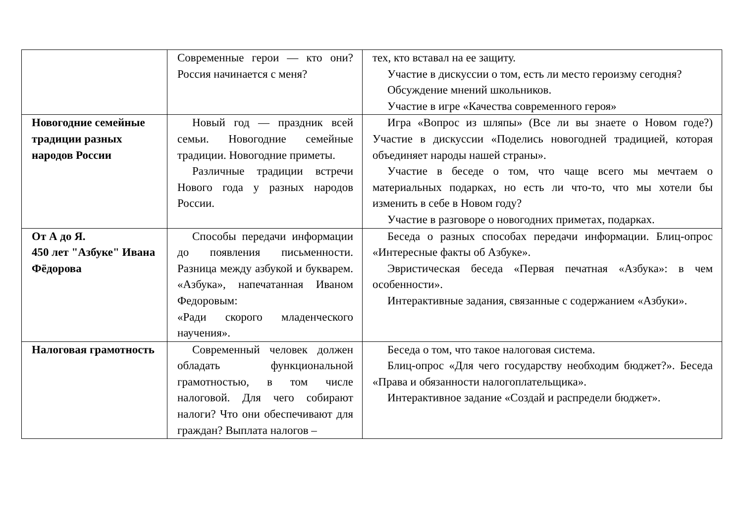| | Современные герои — кто они? Россия начинается с меня? | тех, кто вставал на ее защиту. Участие в дискуссии о том, есть ли место героизму сегодня? Обсуждение мнений школьников. Участие в игре «Качества современного героя» |
| Новогодние семейные традиции разных народов России | Новый год — праздник всей семьи. Новогодние семейные традиции. Новогодние приметы. Различные традиции встречи Нового года у разных народов России. | Игра «Вопрос из шляпы» (Все ли вы знаете о Новом годе?) Участие в дискуссии «Поделись новогодней традицией, которая объединяет народы нашей страны». Участие в беседе о том, что чаще всего мы мечтаем о материальных подарках, но есть ли что-то, что мы хотели бы изменить в себе в Новом году? Участие в разговоре о новогодних приметах, подарках. |
| От А до Я. 450 лет "Азбуке" Ивана Фёдорова | Способы передачи информации до появления письменности. Разница между азбукой и букварем. «Азбука», напечатанная Иваном Федоровым: «Ради скорого младенческого научения». | Беседа о разных способах передачи информации. Блиц-опрос «Интересные факты об Азбуке». Эвристическая беседа «Первая печатная «Азбука»: в чем особенности». Интерактивные задания, связанные с содержанием «Азбуки». |
| Налоговая грамотность | Современный человек должен обладать функциональной грамотностью, в том числе налоговой. Для чего собирают налоги? Что они обеспечивают для граждан? Выплата налогов – | Беседа о том, что такое налоговая система. Блиц-опрос «Для чего государству необходим бюджет?». Беседа «Права и обязанности налогоплательщика». Интерактивное задание «Создай и распредели бюджет». |